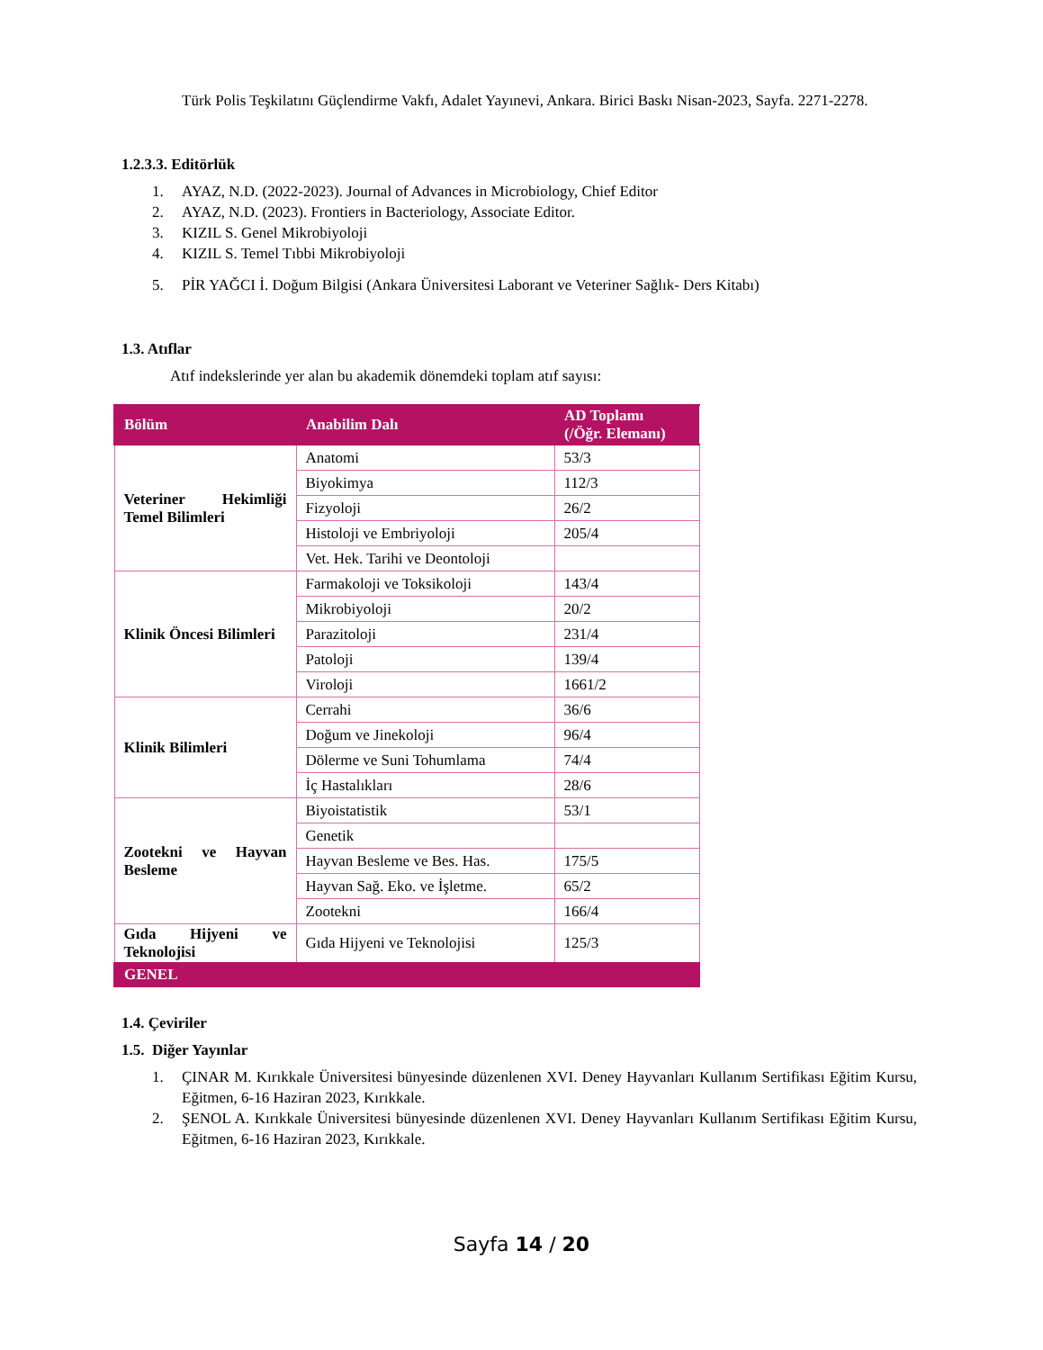Türk Polis Teşkilatını Güçlendirme Vakfı, Adalet Yayınevi, Ankara. Birici Baskı Nisan-2023, Sayfa. 2271-2278.
1.2.3.3. Editörlük
1. AYAZ, N.D. (2022-2023). Journal of Advances in Microbiology, Chief Editor
2. AYAZ, N.D. (2023). Frontiers in Bacteriology, Associate Editor.
3. KIZIL S. Genel Mikrobiyoloji
4. KIZIL S. Temel Tıbbi Mikrobiyoloji
5. PİR YAĞCI İ. Doğum Bilgisi (Ankara Üniversitesi Laborant ve Veteriner Sağlık- Ders Kitabı)
1.3. Atıflar
Atıf indekslerinde yer alan bu akademik dönemdeki toplam atıf sayısı:
| Bölüm | Anabilim Dalı | AD Toplamı (/Öğr. Elemanı) |
| --- | --- | --- |
| Veteriner Hekimliği Temel Bilimleri | Anatomi | 53/3 |
| | Biyokimya | 112/3 |
| | Fizyoloji | 26/2 |
| | Histoloji ve Embriyoloji | 205/4 |
| | Vet. Hek. Tarihi ve Deontoloji | |
| Klinik Öncesi Bilimleri | Farmakoloji ve Toksikoloji | 143/4 |
| | Mikrobiyoloji | 20/2 |
| | Parazitoloji | 231/4 |
| | Patoloji | 139/4 |
| | Viroloji | 1661/2 |
| Klinik Bilimleri | Cerrahi | 36/6 |
| | Doğum ve Jinekoloji | 96/4 |
| | Dölerme ve Suni Tohumlama | 74/4 |
| | İç Hastalıkları | 28/6 |
| Zootekni ve Hayvan Besleme | Biyoistatistik | 53/1 |
| | Genetik | |
| | Hayvan Besleme ve Bes. Has. | 175/5 |
| | Hayvan Sağ. Eko. ve İşletme. | 65/2 |
| | Zootekni | 166/4 |
| Gıda Hijyeni ve Teknolojisi | Gıda Hijyeni ve Teknolojisi | 125/3 |
| GENEL | | |
1.4. Çeviriler
1.5. Diğer Yayınlar
1. ÇINAR M. Kırıkkale Üniversitesi bünyesinde düzenlenen XVI. Deney Hayvanları Kullanım Sertifikası Eğitim Kursu, Eğitmen, 6-16 Haziran 2023, Kırıkkale.
2. ŞENOL A. Kırıkkale Üniversitesi bünyesinde düzenlenen XVI. Deney Hayvanları Kullanım Sertifikası Eğitim Kursu, Eğitmen, 6-16 Haziran 2023, Kırıkkale.
Sayfa 14 / 20